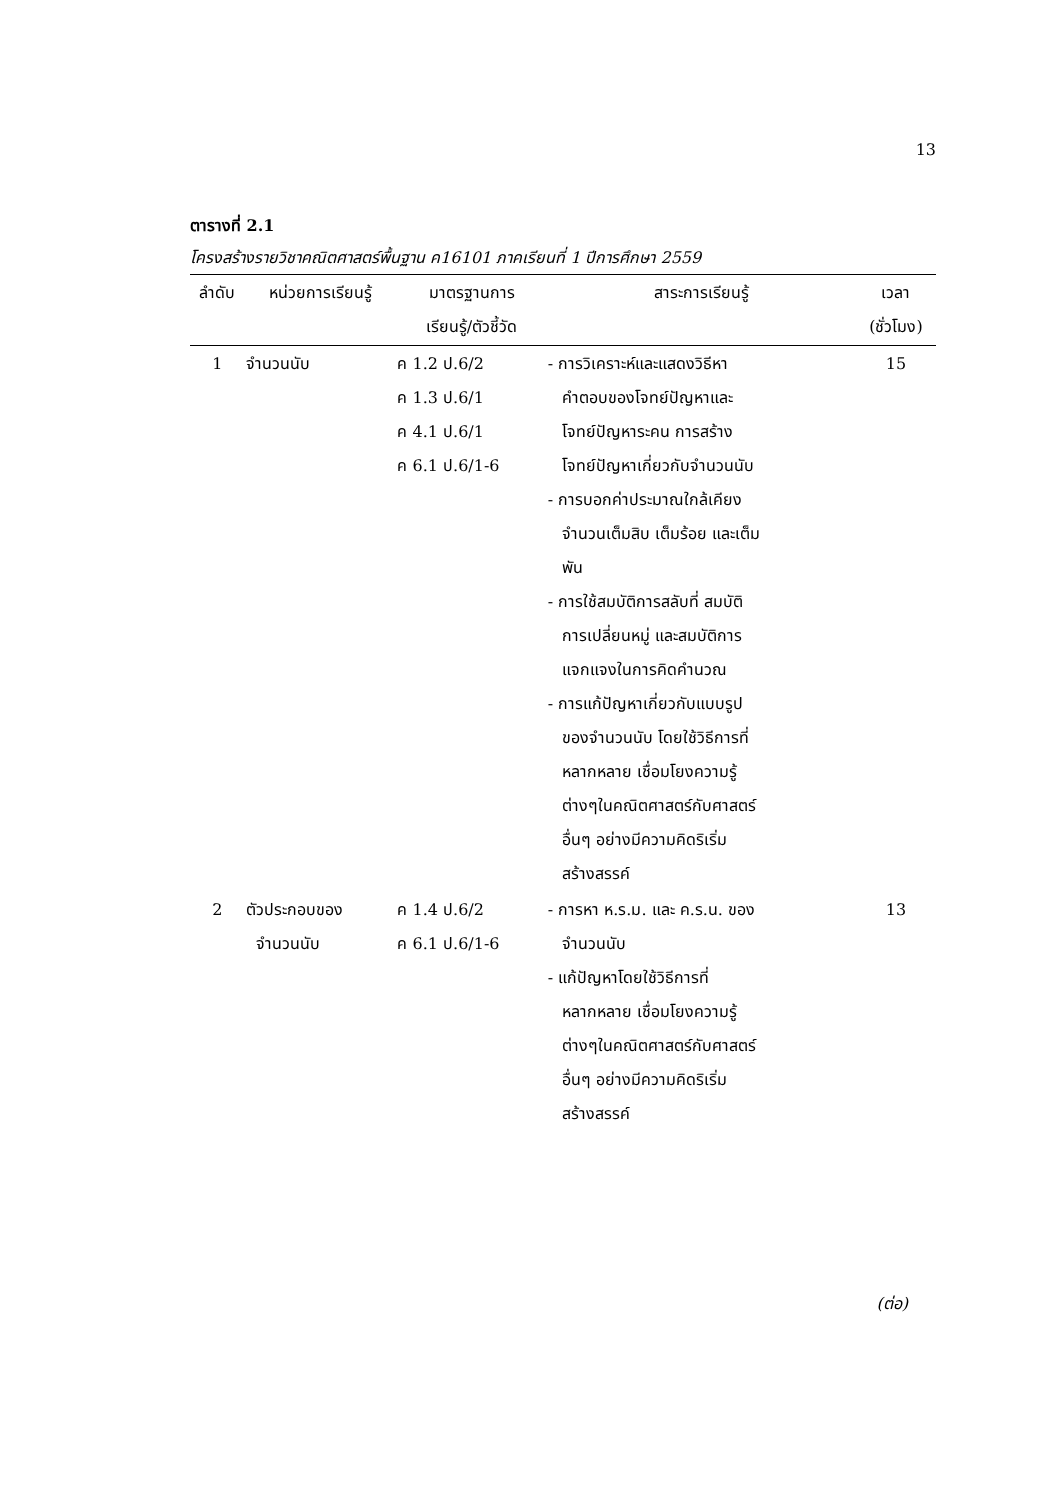13
ตารางที่ 2.1
โครงสร้างรายวิชาคณิตศาสตร์พื้นฐาน ค16101 ภาคเรียนที่ 1 ปีการศึกษา 2559
| ลำดับ | หน่วยการเรียนรู้ | มาตรฐานการ เรียนรู้/ตัวชี้วัด | สาระการเรียนรู้ | เวลา (ชั่วโมง) |
| --- | --- | --- | --- | --- |
| 1 | จำนวนนับ | ค 1.2 ป.6/2 ค 1.3 ป.6/1 ค 4.1 ป.6/1 ค 6.1 ป.6/1-6 | - การวิเคราะห์และแสดงวิธีหา คำตอบของโจทย์ปัญหาและ โจทย์ปัญหาระคน การสร้าง โจทย์ปัญหาเกี่ยวกับจำนวนนับ - การบอกค่าประมาณใกล้เคียง จำนวนเต็มสิบ เต็มร้อย และเต็ม พัน - การใช้สมบัติการสลับที่ สมบัติ การเปลี่ยนหมู่ และสมบัติการ แจกแจงในการคิดคำนวณ - การแก้ปัญหาเกี่ยวกับแบบรูป ของจำนวนนับ โดยใช้วิธีการที่ หลากหลาย เชื่อมโยงความรู้ ต่างๆในคณิตศาสตร์กับศาสตร์ อื่นๆ อย่างมีความคิดริเริ่ม สร้างสรรค์ | 15 |
| 2 | ตัวประกอบของ จำนวนนับ | ค 1.4 ป.6/2 ค 6.1 ป.6/1-6 | - การหา ห.ร.ม. และ ค.ร.น. ของ จำนวนนับ - แก้ปัญหาโดยใช้วิธีการที่ หลากหลาย เชื่อมโยงความรู้ ต่างๆในคณิตศาสตร์กับศาสตร์ อื่นๆ อย่างมีความคิดริเริ่ม สร้างสรรค์ | 13 |
(ต่อ)